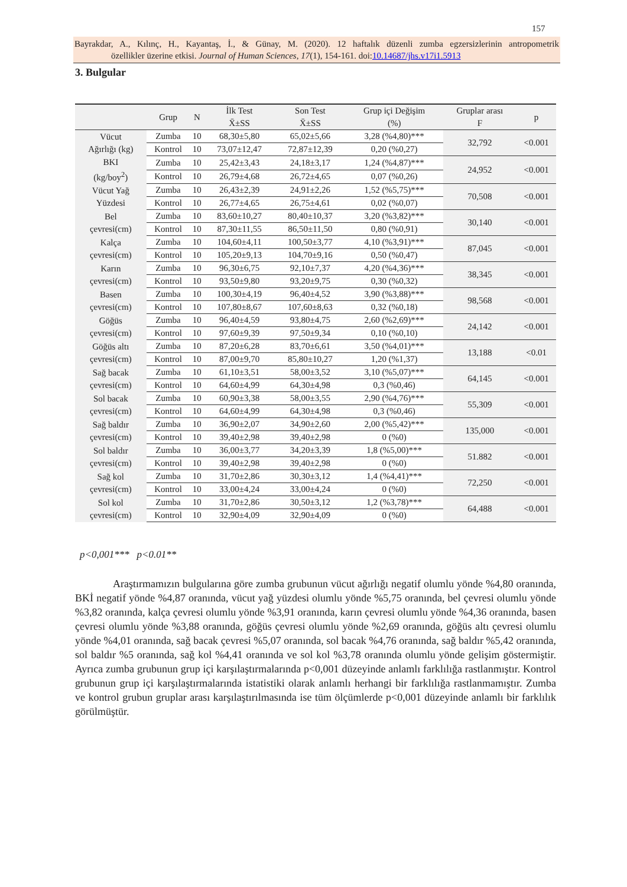157
Bayrakdar, A., Kılınç, H., Kayantaş, İ., & Günay, M. (2020). 12 haftalık düzenli zumba egzersizlerinin antropometrik özellikler üzerine etkisi. Journal of Human Sciences, 17(1), 154-161. doi:10.14687/jhs.v17i1.5913
3. Bulgular
| | Grup | N | İlk Test X̄±SS | Son Test X̄±SS | Grup içi Değişim (%) | Gruplar arası F | p |
| --- | --- | --- | --- | --- | --- | --- | --- |
| Vücut Ağırlığı (kg) | Zumba | 10 | 68,30±5,80 | 65,02±5,66 | 3,28 (%4,80)*** | 32,792 | <0.001 |
| | Kontrol | 10 | 73,07±12,47 | 72,87±12,39 | 0,20 (%0,27) | | |
| BKI (kg/boy<sup>2</sup>) | Zumba | 10 | 25,42±3,43 | 24,18±3,17 | 1,24 (%4,87)*** | 24,952 | <0.001 |
| | Kontrol | 10 | 26,79±4,68 | 26,72±4,65 | 0,07 (%0,26) | | |
| Vücut Yağ Yüzdesi | Zumba | 10 | 26,43±2,39 | 24,91±2,26 | 1,52 (%5,75)*** | 70,508 | <0.001 |
| | Kontrol | 10 | 26,77±4,65 | 26,75±4,61 | 0,02 (%0,07) | | |
| Bel çevresi(cm) | Zumba | 10 | 83,60±10,27 | 80,40±10,37 | 3,20 (%3,82)*** | 30,140 | <0.001 |
| | Kontrol | 10 | 87,30±11,55 | 86,50±11,50 | 0,80 (%0,91) | | |
| Kalça çevresi(cm) | Zumba | 10 | 104,60±4,11 | 100,50±3,77 | 4,10 (%3,91)*** | 87,045 | <0.001 |
| | Kontrol | 10 | 105,20±9,13 | 104,70±9,16 | 0,50 (%0,47) | | |
| Karın çevresi(cm) | Zumba | 10 | 96,30±6,75 | 92,10±7,37 | 4,20 (%4,36)*** | 38,345 | <0.001 |
| | Kontrol | 10 | 93,50±9,80 | 93,20±9,75 | 0,30 (%0,32) | | |
| Basen çevresi(cm) | Zumba | 10 | 100,30±4,19 | 96,40±4,52 | 3,90 (%3,88)*** | 98,568 | <0.001 |
| | Kontrol | 10 | 107,80±8,67 | 107,60±8,63 | 0,32 (%0,18) | | |
| Göğüs çevresi(cm) | Zumba | 10 | 96,40±4,59 | 93,80±4,75 | 2,60 (%2,69)*** | 24,142 | <0.001 |
| | Kontrol | 10 | 97,60±9,39 | 97,50±9,34 | 0,10 (%0,10) | | |
| Göğüs altı çevresi(cm) | Zumba | 10 | 87,20±6,28 | 83,70±6,61 | 3,50 (%4,01)*** | 13,188 | <0.01 |
| | Kontrol | 10 | 87,00±9,70 | 85,80±10,27 | 1,20 (%1,37) | | |
| Sağ bacak çevresi(cm) | Zumba | 10 | 61,10±3,51 | 58,00±3,52 | 3,10 (%5,07)*** | 64,145 | <0.001 |
| | Kontrol | 10 | 64,60±4,99 | 64,30±4,98 | 0,3 (%0,46) | | |
| Sol bacak çevresi(cm) | Zumba | 10 | 60,90±3,38 | 58,00±3,55 | 2,90 (%4,76)*** | 55,309 | <0.001 |
| | Kontrol | 10 | 64,60±4,99 | 64,30±4,98 | 0,3 (%0,46) | | |
| Sağ baldır çevresi(cm) | Zumba | 10 | 36,90±2,07 | 34,90±2,60 | 2,00 (%5,42)*** | 135,000 | <0.001 |
| | Kontrol | 10 | 39,40±2,98 | 39,40±2,98 | 0 (%0) | | |
| Sol baldır çevresi(cm) | Zumba | 10 | 36,00±3,77 | 34,20±3,39 | 1,8 (%5,00)*** | 51.882 | <0.001 |
| | Kontrol | 10 | 39,40±2,98 | 39,40±2,98 | 0 (%0) | | |
| Sağ kol çevresi(cm) | Zumba | 10 | 31,70±2,86 | 30,30±3,12 | 1,4 (%4,41)*** | 72,250 | <0.001 |
| | Kontrol | 10 | 33,00±4,24 | 33,00±4,24 | 0 (%0) | | |
| Sol kol çevresi(cm) | Zumba | 10 | 31,70±2,86 | 30,50±3,12 | 1,2 (%3,78)*** | 64,488 | <0.001 |
| | Kontrol | 10 | 32,90±4,09 | 32,90±4,09 | 0 (%0) | | |
p<0,001*** p<0.01**
Araştırmamızın bulgularına göre zumba grubunun vücut ağırlığı negatif olumlu yönde %4,80 oranında, BKİ negatif yönde %4,87 oranında, vücut yağ yüzdesi olumlu yönde %5,75 oranında, bel çevresi olumlu yönde %3,82 oranında, kalça çevresi olumlu yönde %3,91 oranında, karın çevresi olumlu yönde %4,36 oranında, basen çevresi olumlu yönde %3,88 oranında, göğüs çevresi olumlu yönde %2,69 oranında, göğüs altı çevresi olumlu yönde %4,01 oranında, sağ bacak çevresi %5,07 oranında, sol bacak %4,76 oranında, sağ baldır %5,42 oranında, sol baldır %5 oranında, sağ kol %4,41 oranında ve sol kol %3,78 oranında olumlu yönde gelişim göstermiştir. Ayrıca zumba grubunun grup içi karşılaştırmalarında p<0,001 düzeyinde anlamlı farklılığa rastlanmıştır. Kontrol grubunun grup içi karşılaştırmalarında istatistiki olarak anlamlı herhangi bir farklılığa rastlanmamıştır. Zumba ve kontrol grubun gruplar arası karşılaştırılmasında ise tüm ölçümlerde p<0,001 düzeyinde anlamlı bir farklılık görülmüştür.